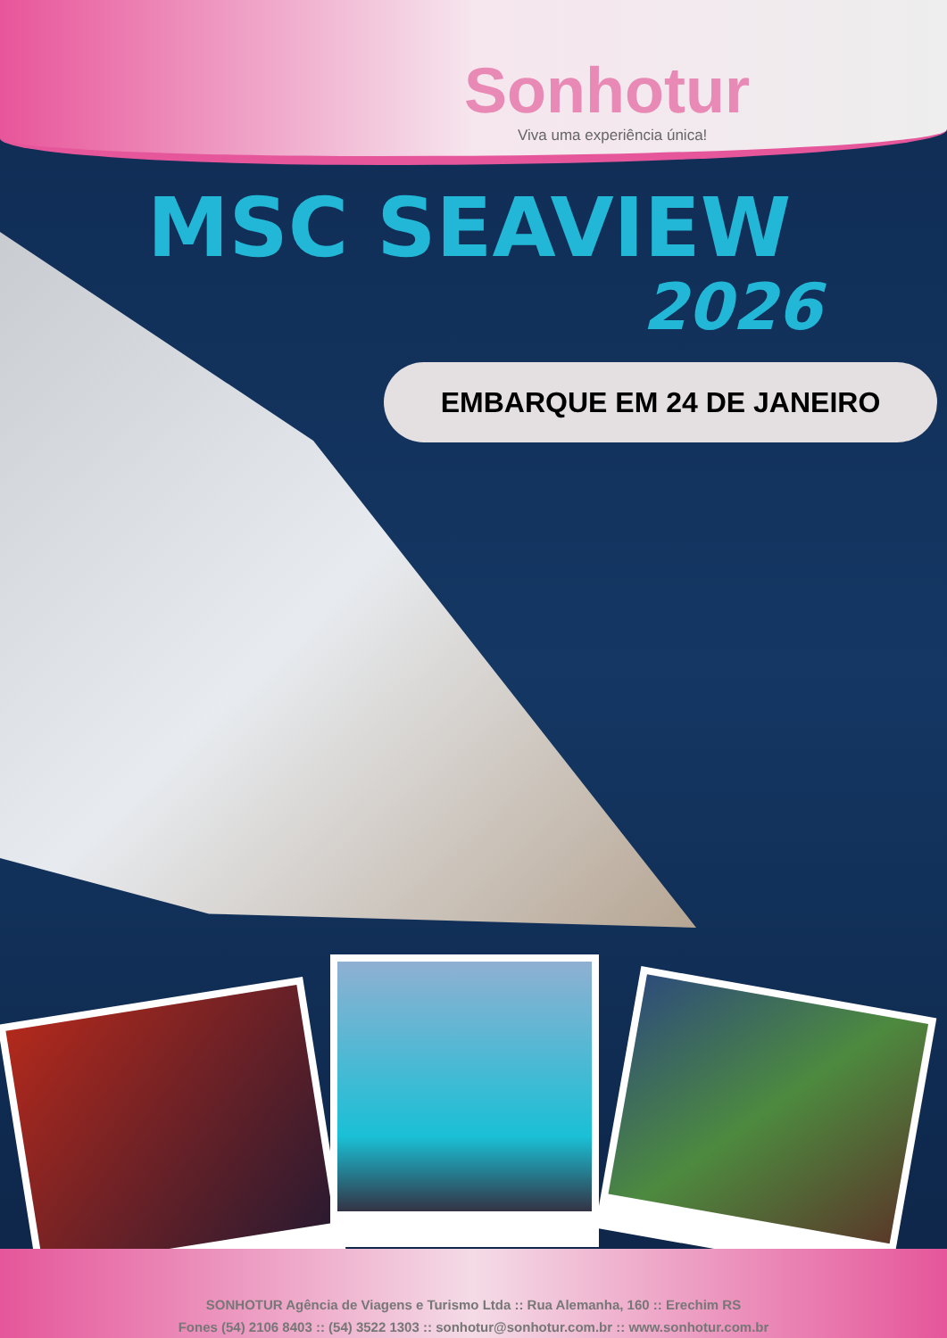Sonhotur
Viva uma experiência única!
MSC SEAVIEW
2026
EMBARQUE EM 24 DE JANEIRO
SONHOTUR Agência de Viagens e Turismo Ltda :: Rua Alemanha, 160 :: Erechim RS
Fones (54) 2106 8403 :: (54) 3522 1303 :: sonhotur@sonhotur.com.br :: www.sonhotur.com.br